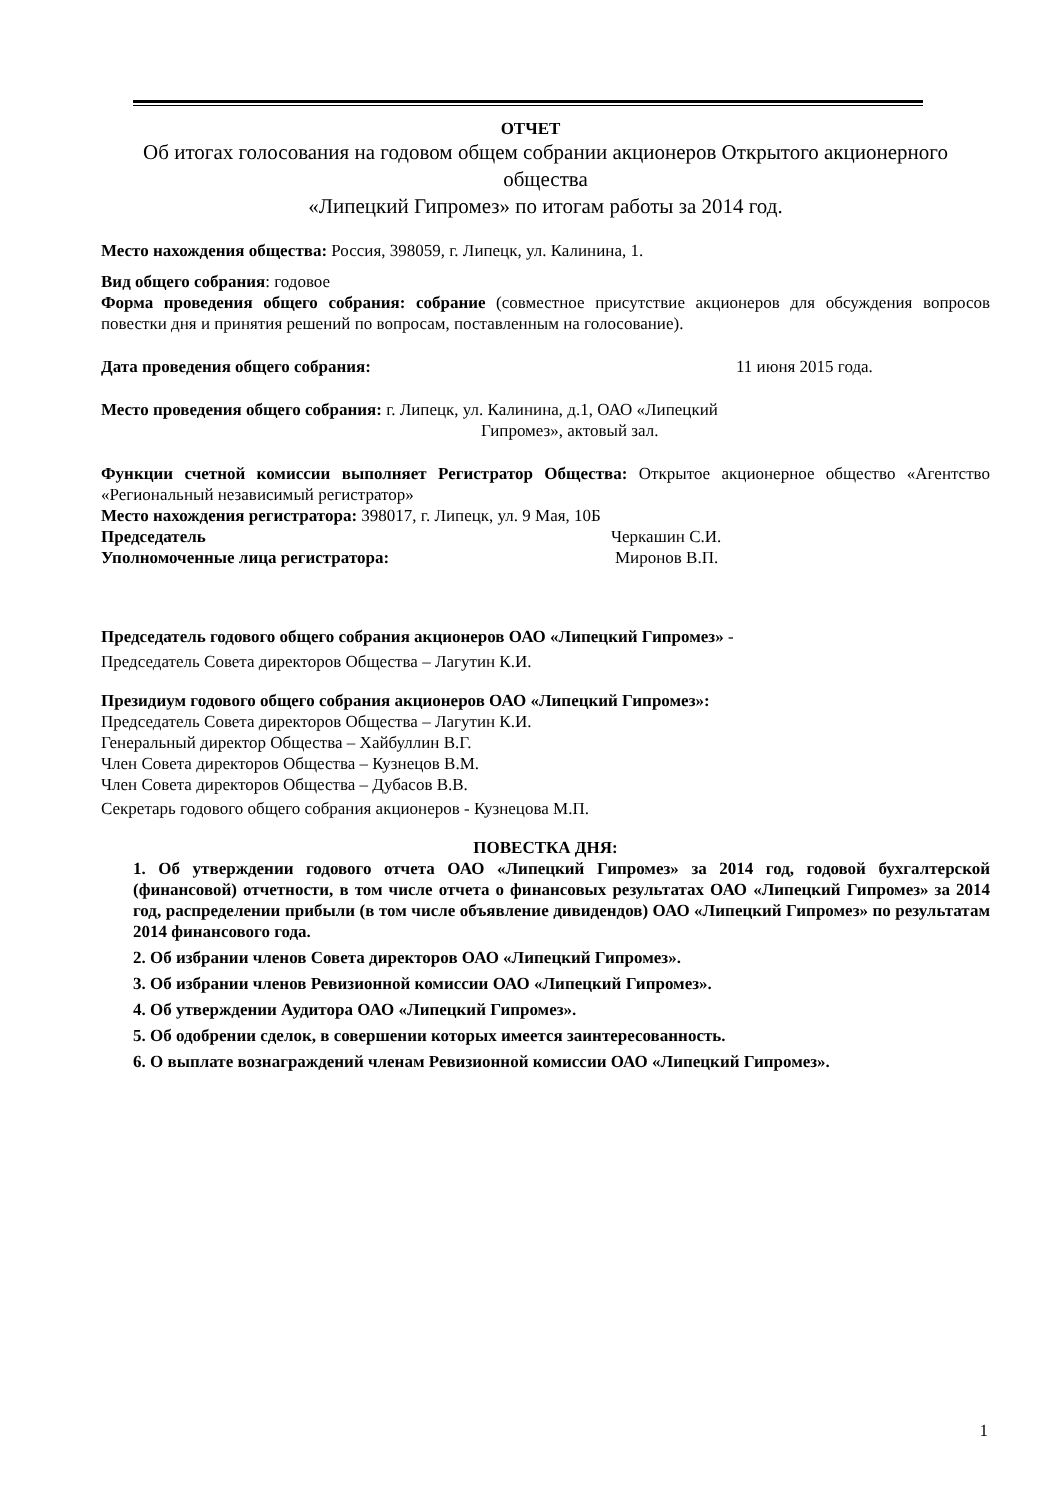ОТЧЕТ
Об итогах голосования на годовом общем собрании акционеров Открытого акционерного общества
«Липецкий Гипромез» по итогам работы за 2014 год.
Место нахождения общества: Россия, 398059, г. Липецк, ул. Калинина, 1.
Вид общего собрания: годовое
Форма проведения общего собрания: собрание (совместное присутствие акционеров для обсуждения вопросов повестки дня и принятия решений по вопросам, поставленным на голосование).
Дата проведения общего собрания: 11 июня 2015 года.
Место проведения общего собрания: г. Липецк, ул. Калинина, д.1, ОАО «Липецкий
Гипромез», актовый зал.
Функции счетной комиссии выполняет Регистратор Общества: Открытое акционерное общество «Агентство «Региональный независимый регистратор»
Место нахождения регистратора: 398017, г. Липецк, ул. 9 Мая, 10Б
Председатель Черкашин С.И.
Уполномоченные лица регистратора: Миронов В.П.
Председатель годового общего собрания акционеров ОАО «Липецкий Гипромез» -
Председатель Совета директоров Общества – Лагутин К.И.
Президиум годового общего собрания акционеров ОАО «Липецкий Гипромез»:
Председатель Совета директоров Общества – Лагутин К.И.
Генеральный директор Общества – Хайбуллин В.Г.
Член Совета директоров Общества – Кузнецов В.М.
Член Совета директоров Общества – Дубасов В.В.
Секретарь годового общего собрания акционеров - Кузнецова М.П.
ПОВЕСТКА ДНЯ:
1. Об утверждении годового отчета ОАО «Липецкий Гипромез» за 2014 год, годовой бухгалтерской (финансовой) отчетности, в том числе отчета о финансовых результатах ОАО «Липецкий Гипромез» за 2014 год, распределении прибыли (в том числе объявление дивидендов) ОАО «Липецкий Гипромез» по результатам 2014 финансового года.
2. Об избрании членов Совета директоров ОАО «Липецкий Гипромез».
3. Об избрании членов Ревизионной комиссии ОАО «Липецкий Гипромез».
4. Об утверждении Аудитора ОАО «Липецкий Гипромез».
5. Об одобрении сделок, в совершении которых имеется заинтересованность.
6. О выплате вознаграждений членам Ревизионной комиссии ОАО «Липецкий Гипромез».
1